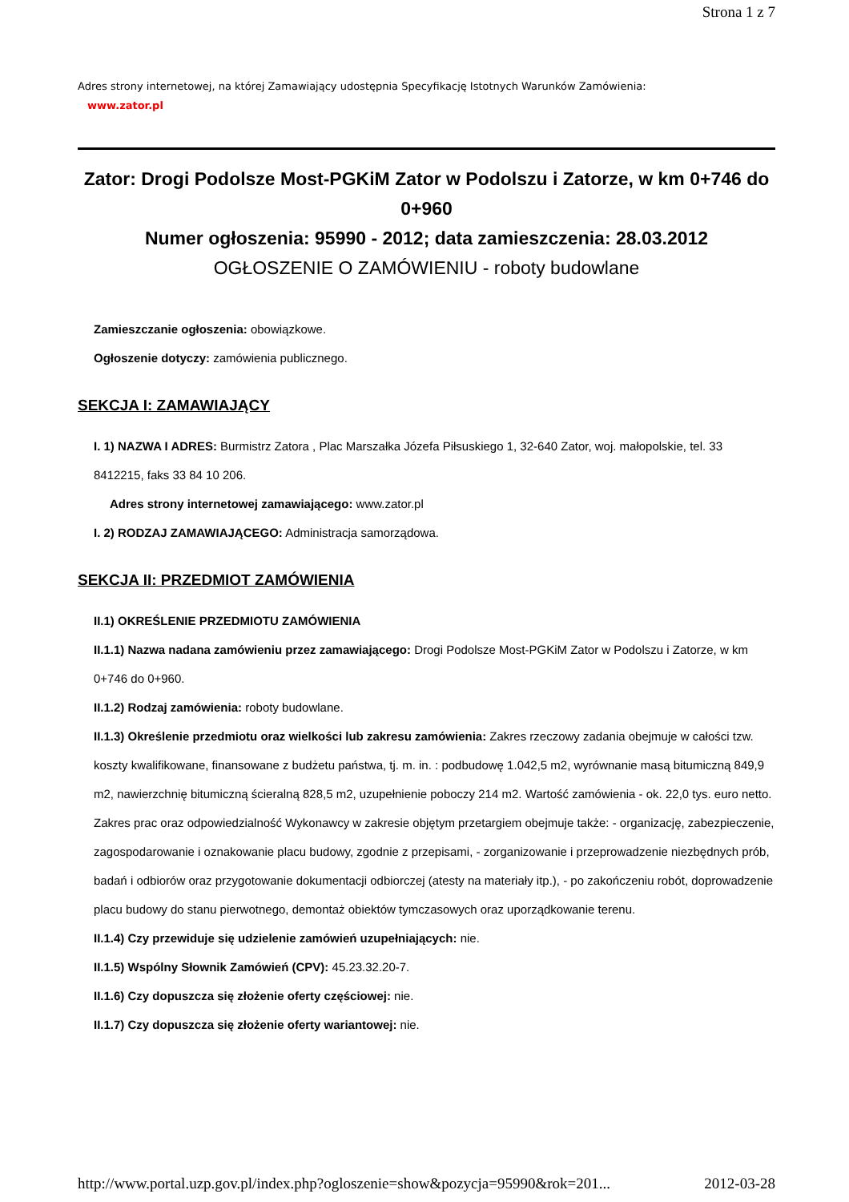Strona 1 z 7
Adres strony internetowej, na której Zamawiający udostępnia Specyfikację Istotnych Warunków Zamówienia:
www.zator.pl
Zator: Drogi Podolsze Most-PGKiM Zator w Podolszu i Zatorze, w km 0+746 do 0+960
Numer ogłoszenia: 95990 - 2012; data zamieszczenia: 28.03.2012
OGŁOSZENIE O ZAMÓWIENIU - roboty budowlane
Zamieszczanie ogłoszenia: obowiązkowe.
Ogłoszenie dotyczy: zamówienia publicznego.
SEKCJA I: ZAMAWIAJĄCY
I. 1) NAZWA I ADRES: Burmistrz Zatora , Plac Marszałka Józefa Piłsuskiego 1, 32-640 Zator, woj. małopolskie, tel. 33 8412215, faks 33 84 10 206.
Adres strony internetowej zamawiającego: www.zator.pl
I. 2) RODZAJ ZAMAWIAJĄCEGO: Administracja samorządowa.
SEKCJA II: PRZEDMIOT ZAMÓWIENIA
II.1) OKREŚLENIE PRZEDMIOTU ZAMÓWIENIA
II.1.1) Nazwa nadana zamówieniu przez zamawiającego: Drogi Podolsze Most-PGKiM Zator w Podolszu i Zatorze, w km 0+746 do 0+960.
II.1.2) Rodzaj zamówienia: roboty budowlane.
II.1.3) Określenie przedmiotu oraz wielkości lub zakresu zamówienia: Zakres rzeczowy zadania obejmuje w całości tzw. koszty kwalifikowane, finansowane z budżetu państwa, tj. m. in. : podbudowę 1.042,5 m2, wyrównanie masą bitumiczną 849,9 m2, nawierzchnię bitumiczną ścieralną 828,5 m2, uzupełnienie poboczy 214 m2. Wartość zamówienia - ok. 22,0 tys. euro netto. Zakres prac oraz odpowiedzialność Wykonawcy w zakresie objętym przetargiem obejmuje także: - organizację, zabezpieczenie, zagospodarowanie i oznakowanie placu budowy, zgodnie z przepisami, - zorganizowanie i przeprowadzenie niezbędnych prób, badań i odbiorów oraz przygotowanie dokumentacji odbiorczej (atesty na materiały itp.), - po zakończeniu robót, doprowadzenie placu budowy do stanu pierwotnego, demontaż obiektów tymczasowych oraz uporządkowanie terenu.
II.1.4) Czy przewiduje się udzielenie zamówień uzupełniających: nie.
II.1.5) Wspólny Słownik Zamówień (CPV): 45.23.32.20-7.
II.1.6) Czy dopuszcza się złożenie oferty częściowej: nie.
II.1.7) Czy dopuszcza się złożenie oferty wariantowej: nie.
http://www.portal.uzp.gov.pl/index.php?ogloszenie=show&pozycja=95990&rok=201... 2012-03-28